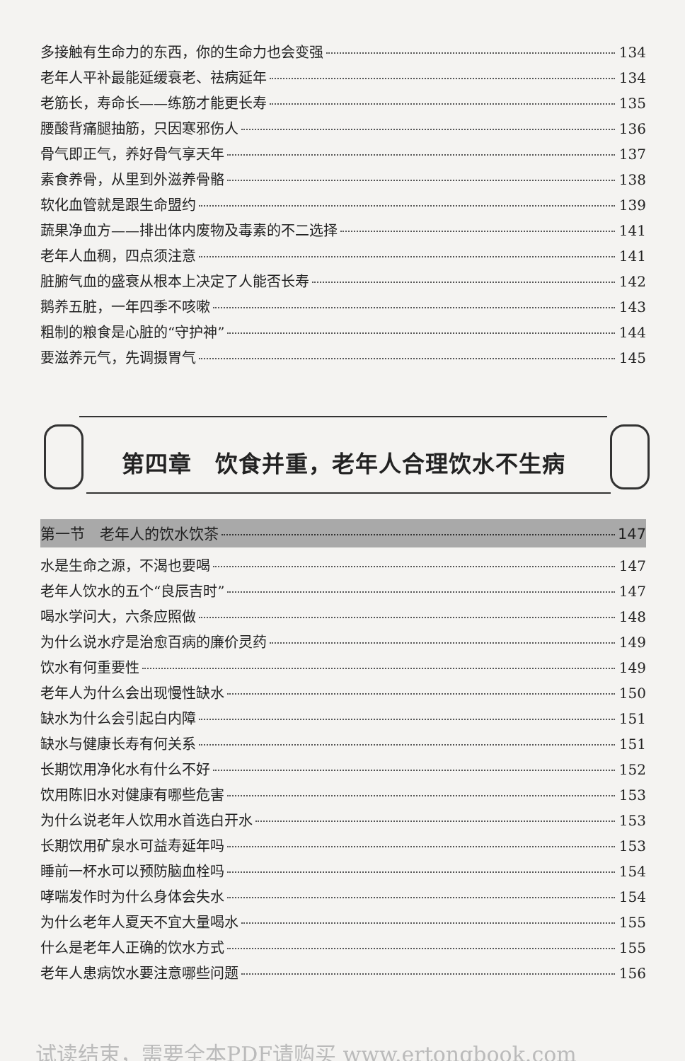多接触有生命力的东西，你的生命力也会变强 134
老年人平补最能延缓衰老、祛病延年 134
老筋长，寿命长——练筋才能更长寿 135
腰酸背痛腿抽筋，只因寒邪伤人 136
骨气即正气，养好骨气享天年 137
素食养骨，从里到外滋养骨骼 138
软化血管就是跟生命盟约 139
蔬果净血方——排出体内废物及毒素的不二选择 141
老年人血稠，四点须注意 141
脏腑气血的盛衰从根本上决定了人能否长寿 142
鹅养五脏，一年四季不咳嗽 143
粗制的粮食是心脏的“守护神” 144
要滋养元气，先调摄胃气 145
第四章　饮食并重，老年人合理饮水不生病
第一节　老年人的饮水饮茶 147
水是生命之源，不渴也要喝 147
老年人饮水的五个“良辰吉时” 147
喝水学问大，六条应照做 148
为什么说水疗是治愈百病的廉价灵药 149
饮水有何重要性 149
老年人为什么会出现慢性缺水 150
缺水为什么会引起白内障 151
缺水与健康长寿有何关系 151
长期饮用净化水有什么不好 152
饮用陈旧水对健康有哪些危害 153
为什么说老年人饮用水首选白开水 153
长期饮用矿泉水可益寿延年吗 153
睡前一杯水可以预防脑血栓吗 154
哮喘发作时为什么身体会失水 154
为什么老年人夏天不宜大量喝水 155
什么是老年人正确的饮水方式 155
老年人患病饮水要注意哪些问题 156
试读结束，需要全本PDF请购买 www.ertongbook.com